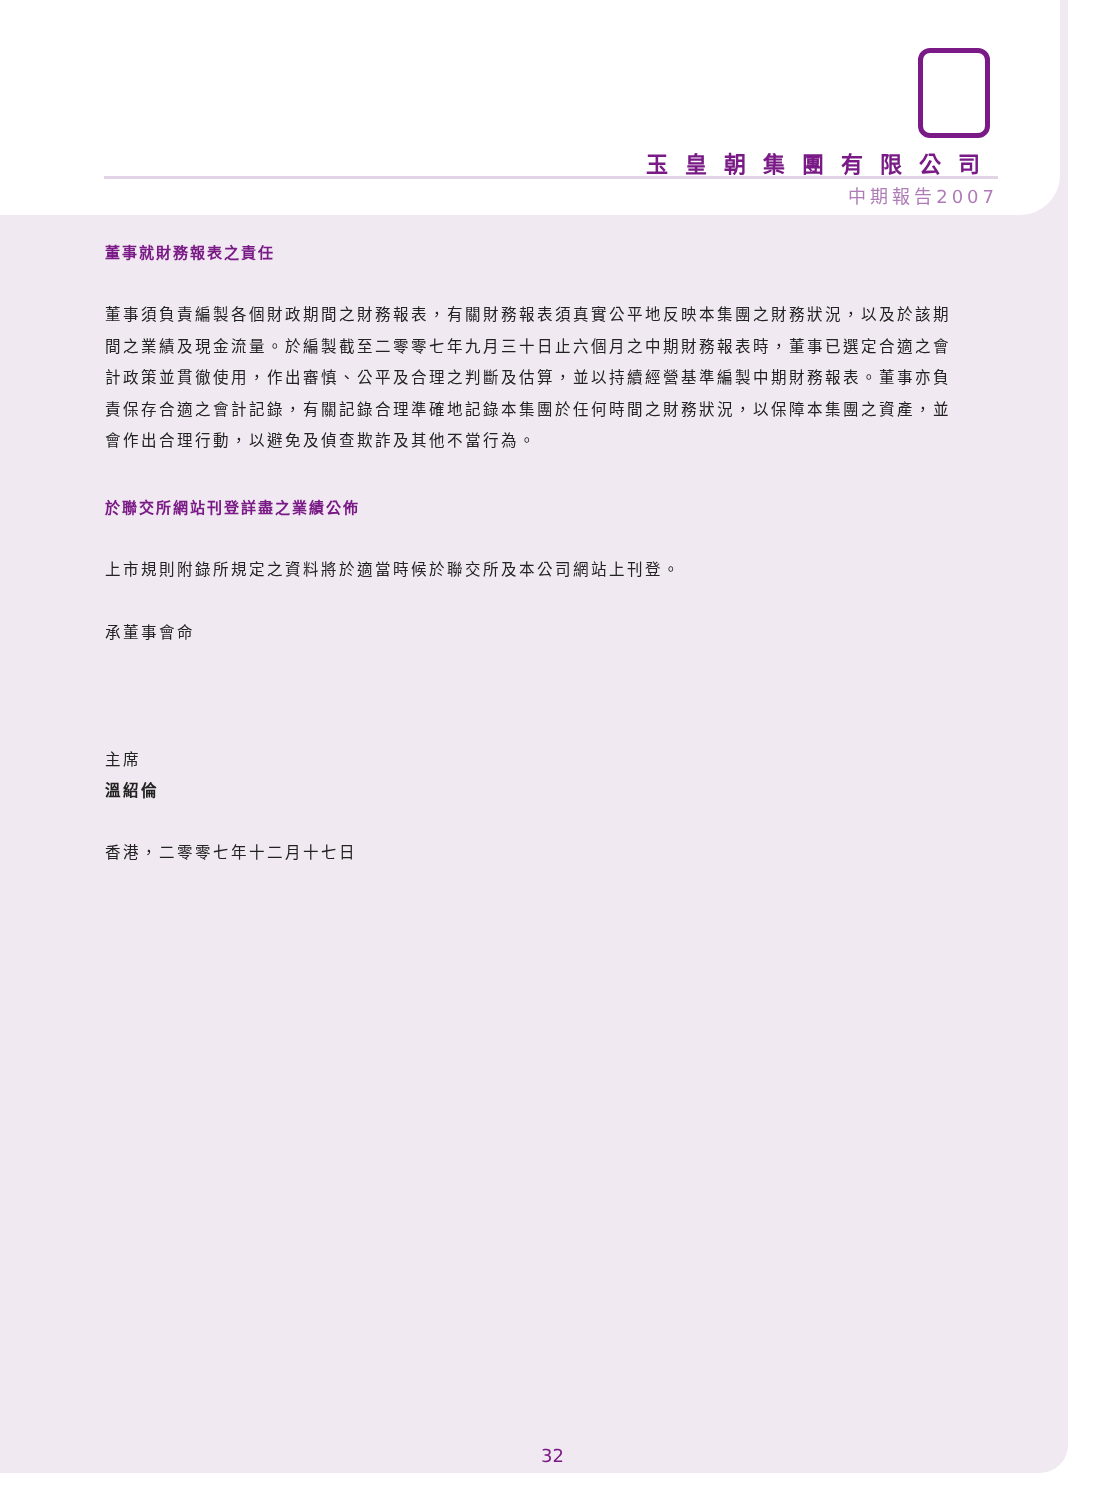玉皇朝集團有限公司
中期報告2007
董事就財務報表之責任
董事須負責編製各個財政期間之財務報表，有關財務報表須真實公平地反映本集團之財務狀況，以及於該期間之業績及現金流量。於編製截至二零零七年九月三十日止六個月之中期財務報表時，董事已選定合適之會計政策並貫徹使用，作出審慎、公平及合理之判斷及估算，並以持續經營基準編製中期財務報表。董事亦負責保存合適之會計記錄，有關記錄合理準確地記錄本集團於任何時間之財務狀況，以保障本集團之資產，並會作出合理行動，以避免及偵查欺詐及其他不當行為。
於聯交所網站刊登詳盡之業績公佈
上市規則附錄所規定之資料將於適當時候於聯交所及本公司網站上刊登。
承董事會命
主席
溫紹倫
香港，二零零七年十二月十七日
32